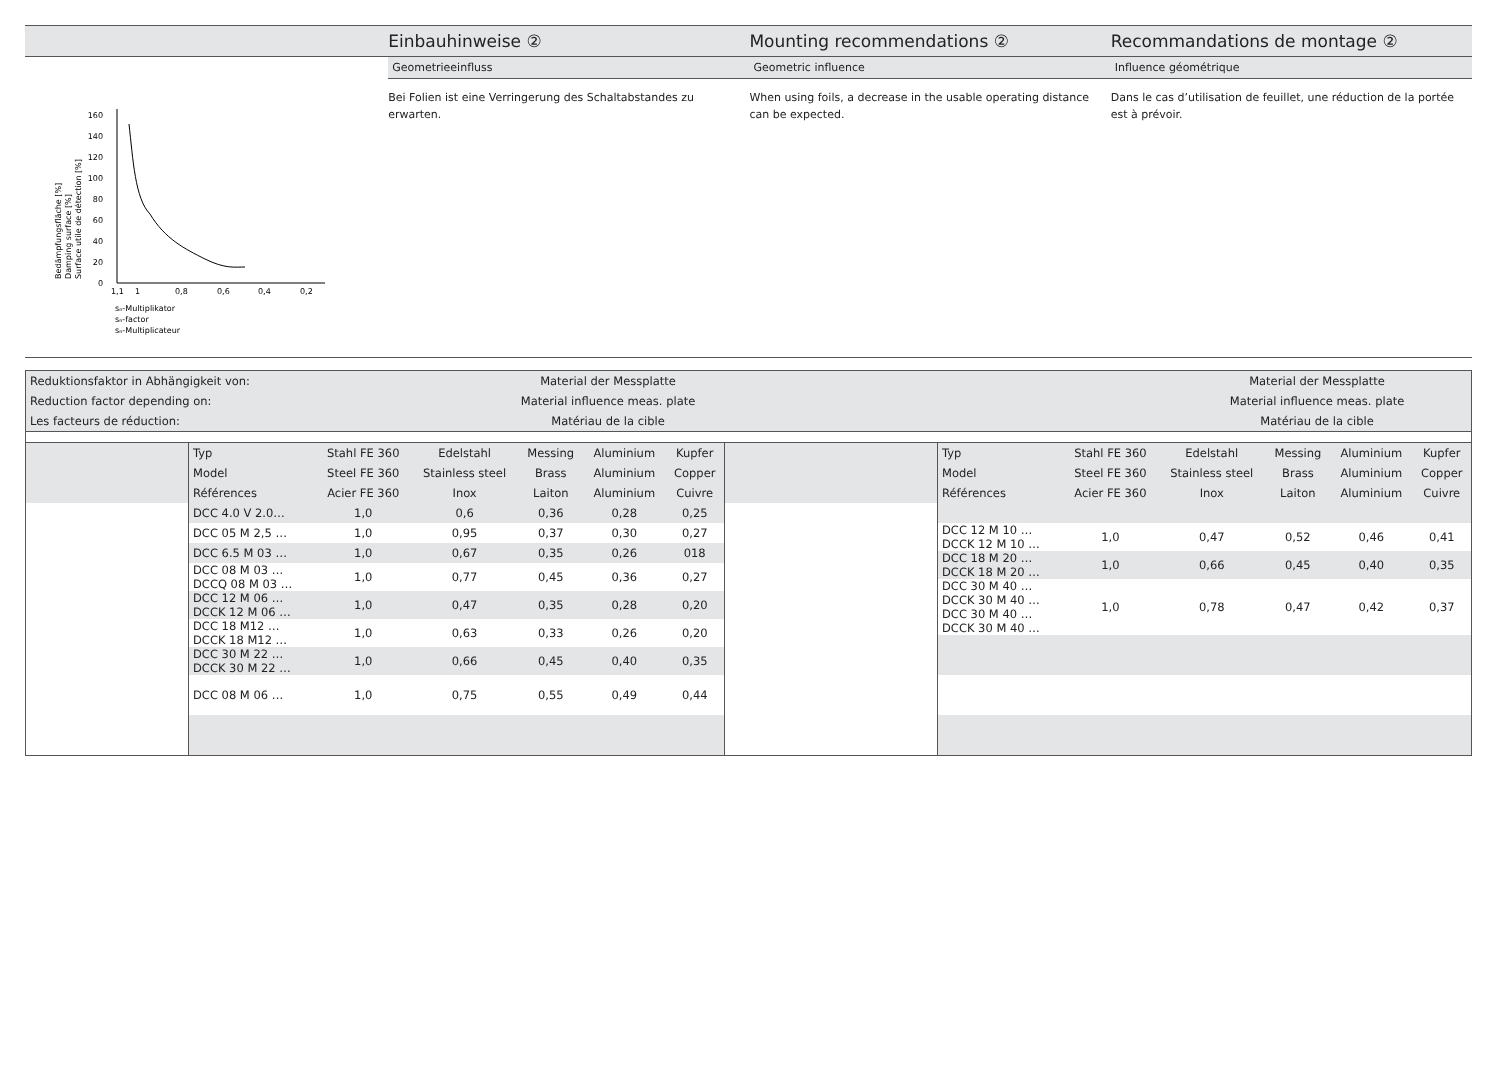Einbauhinweise ② Mounting recommendations ② Recommandations de montage ②
Geometrieeinfluss Geometric influence Influence géométrique
0
20
40
60
80
100
120
140
160
1,1
1
0,8
0,6
0,4
0,2
sₙ-Multiplikator
sₙ-factor
sₙ-Multiplicateur
Bedämpfungsfläche [%]
Damping surface [%]
Surface utile de détection [%]
Bei Folien ist eine Verringerung des Schaltabstandes zu erwarten.
When using foils, a decrease in the usable operating distance can be expected.
Dans le cas d’utilisation de feuillet, une réduction de la portée est à prévoir.
| Reduktionsfaktor in Abhängigkeit von: | Material der Messplatte | | Material der Messplatte |
| Reduction factor depending on: | Material influence meas. plate | | Material influence meas. plate |
| Les facteurs de réduction: | Matériau de la cible | | Matériau de la cible |
| Typ | Stahl FE 360 | Edelstahl | Messing | Aluminium | Kupfer |
| --- | --- | --- | --- | --- | --- |
| Model | Steel FE 360 | Stainless steel | Brass | Aluminium | Copper |
| Références | Acier FE 360 | Inox | Laiton | Aluminium | Cuivre |
| DCC 4.0 V 2.0… | 1,0 | 0,6 | 0,36 | 0,28 | 0,25 |
| DCC 05 M 2,5 … | 1,0 | 0,95 | 0,37 | 0,30 | 0,27 |
| DCC 6.5 M 03 … | 1,0 | 0,67 | 0,35 | 0,26 | 018 |
| DCC 08 M 03 … DCCQ 08 M 03 … | 1,0 | 0,77 | 0,45 | 0,36 | 0,27 |
| DCC 12 M 06 … DCCK 12 M 06 … | 1,0 | 0,47 | 0,35 | 0,28 | 0,20 |
| DCC 18 M12 … DCCK 18 M12 … | 1,0 | 0,63 | 0,33 | 0,26 | 0,20 |
| DCC 30 M 22 … DCCK 30 M 22 … | 1,0 | 0,66 | 0,45 | 0,40 | 0,35 |
| DCC 08 M 06 … | 1,0 | 0,75 | 0,55 | 0,49 | 0,44 |
| Typ | Stahl FE 360 | Edelstahl | Messing | Aluminium | Kupfer |
| --- | --- | --- | --- | --- | --- |
| Model | Steel FE 360 | Stainless steel | Brass | Aluminium | Copper |
| Références | Acier FE 360 | Inox | Laiton | Aluminium | Cuivre |
| DCC 12 M 10 … DCCK 12 M 10 … | 1,0 | 0,47 | 0,52 | 0,46 | 0,41 |
| DCC 18 M 20 … DCCK 18 M 20 … | 1,0 | 0,66 | 0,45 | 0,40 | 0,35 |
| DCC 30 M 40 … DCCK 30 M 40 … DCC 30 M 40 … DCCK 30 M 40 … | 1,0 | 0,78 | 0,47 | 0,42 | 0,37 |